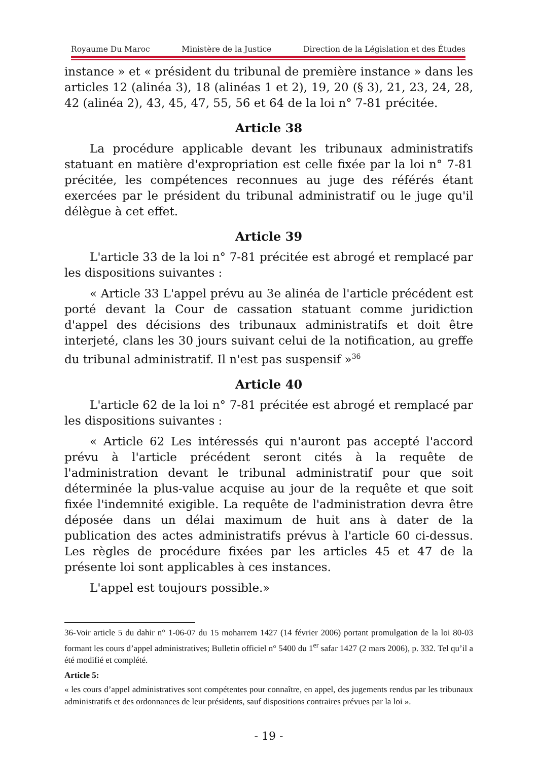Royaume Du Maroc Ministère de la Justice Direction de la Législation et des Études
instance » et « président du tribunal de première instance » dans les articles 12 (alinéa 3), 18 (alinéas 1 et 2), 19, 20 (§ 3), 21, 23, 24, 28, 42 (alinéa 2), 43, 45, 47, 55, 56 et 64 de la loi n° 7-81 précitée.
Article 38
La procédure applicable devant les tribunaux administratifs statuant en matière d'expropriation est celle fixée par la loi n° 7-81 précitée, les compétences reconnues au juge des référés étant exercées par le président du tribunal administratif ou le juge qu'il délègue à cet effet.
Article 39
L'article 33 de la loi n° 7-81 précitée est abrogé et remplacé par les dispositions suivantes :
« Article 33 L'appel prévu au 3e alinéa de l'article précédent est porté devant la Cour de cassation statuant comme juridiction d'appel des décisions des tribunaux administratifs et doit être interjeté, clans les 30 jours suivant celui de la notification, au greffe du tribunal administratif. Il n'est pas suspensif »<sup>36</sup>
Article 40
L'article 62 de la loi n° 7-81 précitée est abrogé et remplacé par les dispositions suivantes :
« Article 62 Les intéressés qui n'auront pas accepté l'accord prévu à l'article précédent seront cités à la requête de l'administration devant le tribunal administratif pour que soit déterminée la plus-value acquise au jour de la requête et que soit fixée l'indemnité exigible. La requête de l'administration devra être déposée dans un délai maximum de huit ans à dater de la publication des actes administratifs prévus à l'article 60 ci-dessus. Les règles de procédure fixées par les articles 45 et 47 de la présente loi sont applicables à ces instances.
L'appel est toujours possible.»
36-Voir article 5 du dahir n° 1-06-07 du 15 moharrem 1427 (14 février 2006) portant promulgation de la loi 80-03 formant les cours d’appel administratives; Bulletin officiel n° 5400 du 1<sup>er</sup> safar 1427 (2 mars 2006), p. 332. Tel qu’il a été modifié et complété.
Article 5:
« les cours d’appel administratives sont compétentes pour connaître, en appel, des jugements rendus par les tribunaux administratifs et des ordonnances de leur présidents, sauf dispositions contraires prévues par la loi ».
- 19 -